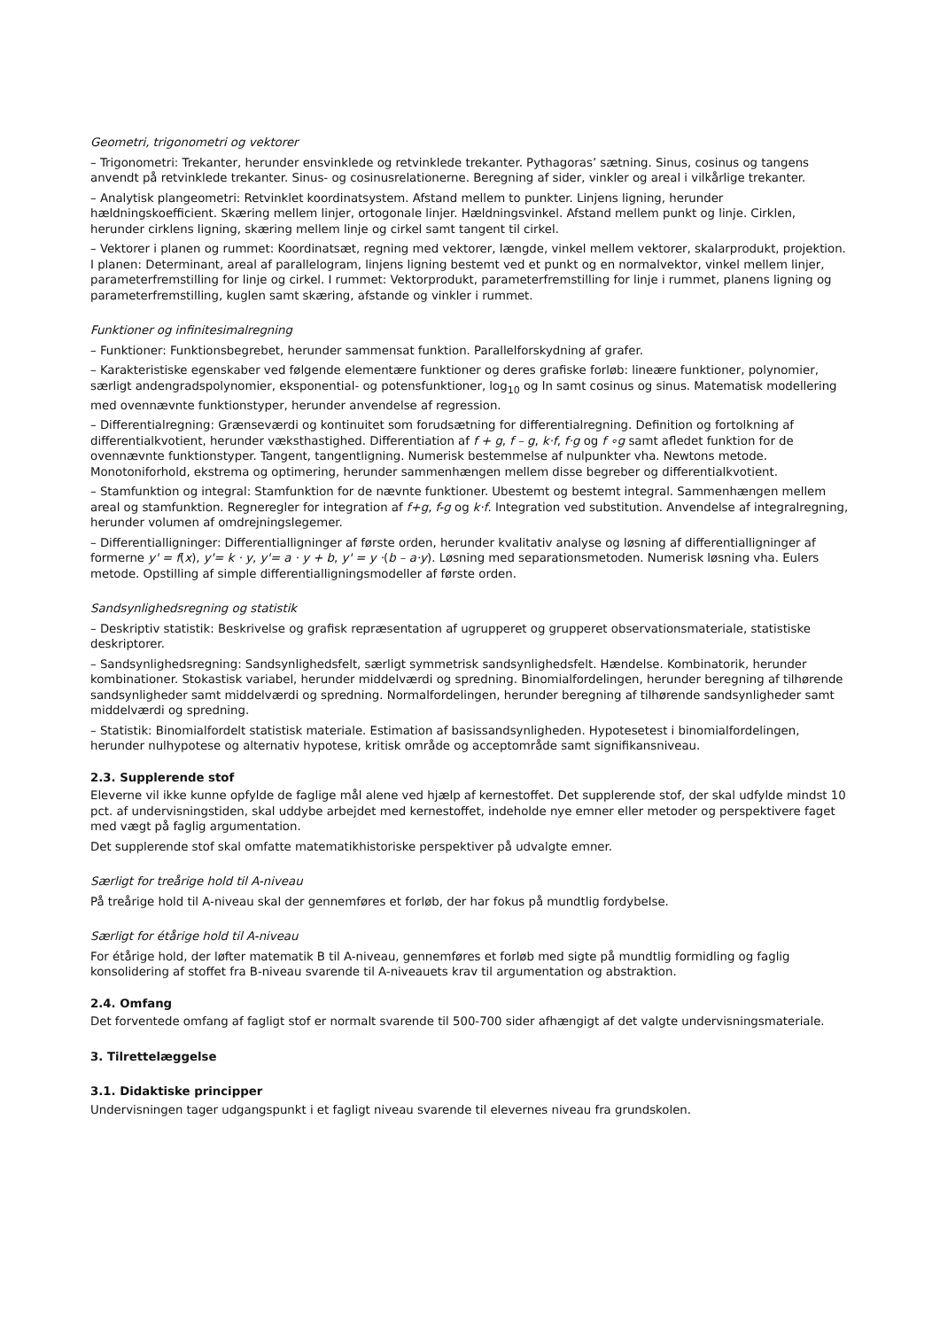Geometri, trigonometri og vektorer
– Trigonometri: Trekanter, herunder ensvinklede og retvinklede trekanter. Pythagoras’ sætning. Sinus, cosinus og tangens anvendt på retvinklede trekanter. Sinus- og cosinusrelationerne. Beregning af sider, vinkler og areal i vilkårlige trekanter.
– Analytisk plangeometri: Retvinklet koordinatsystem. Afstand mellem to punkter. Linjens ligning, herunder hældningskoefficient. Skæring mellem linjer, ortogonale linjer. Hældningsvinkel. Afstand mellem punkt og linje. Cirklen, herunder cirklens ligning, skæring mellem linje og cirkel samt tangent til cirkel.
– Vektorer i planen og rummet: Koordinatsæt, regning med vektorer, længde, vinkel mellem vektorer, skalarprodukt, projektion. I planen: Determinant, areal af parallelogram, linjens ligning bestemt ved et punkt og en normalvektor, vinkel mellem linjer, parameterfremstilling for linje og cirkel. I rummet: Vektorprodukt, parameterfremstilling for linje i rummet, planens ligning og parameterfremstilling, kuglen samt skæring, afstande og vinkler i rummet.
Funktioner og infinitesimalregning
– Funktioner: Funktionsbegrebet, herunder sammensat funktion. Parallelforskydning af grafer.
– Karakteristiske egenskaber ved følgende elementære funktioner og deres grafiske forløb: lineære funktioner, polynomier, særligt andengradspolynomier, eksponential- og potensfunktioner, log<sub>10</sub> og ln samt cosinus og sinus. Matematisk modellering med ovennævnte funktionstyper, herunder anvendelse af regression.
– Differentialregning: Grænseværdi og kontinuitet som forudsætning for differentialregning. Definition og fortolkning af differentialkvotient, herunder væksthastighed. Differentiation af f + g, f – g, k·f, f·g og f ∘g samt afledet funktion for de ovennævnte funktionstyper. Tangent, tangentligning. Numerisk bestemmelse af nulpunkter vha. Newtons metode. Monotoniforhold, ekstrema og optimering, herunder sammenhængen mellem disse begreber og differentialkvotient.
– Stamfunktion og integral: Stamfunktion for de nævnte funktioner. Ubestemt og bestemt integral. Sammenhængen mellem areal og stamfunktion. Regneregler for integration af f+g, f-g og k·f. Integration ved substitution. Anvendelse af integralregning, herunder volumen af omdrejningslegemer.
– Differentialligninger: Differentialligninger af første orden, herunder kvalitativ analyse og løsning af differentialligninger af formerne y' = f(x), y'= k · y, y'= a · y + b, y' = y ·(b – a·y). Løsning med separationsmetoden. Numerisk løsning vha. Eulers metode. Opstilling af simple differentialligningsmodeller af første orden.
Sandsynlighedsregning og statistik
– Deskriptiv statistik: Beskrivelse og grafisk repræsentation af ugrupperet og grupperet observationsmateriale, statistiske deskriptorer.
– Sandsynlighedsregning: Sandsynlighedsfelt, særligt symmetrisk sandsynlighedsfelt. Hændelse. Kombinatorik, herunder kombinationer. Stokastisk variabel, herunder middelværdi og spredning. Binomialfordelingen, herunder beregning af tilhørende sandsynligheder samt middelværdi og spredning. Normalfordelingen, herunder beregning af tilhørende sandsynligheder samt middelværdi og spredning.
– Statistik: Binomialfordelt statistisk materiale. Estimation af basissandsynligheden. Hypotesetest i binomialfordelingen, herunder nulhypotese og alternativ hypotese, kritisk område og acceptområde samt signifikansniveau.
2.3. Supplerende stof
Eleverne vil ikke kunne opfylde de faglige mål alene ved hjælp af kernestoffet. Det supplerende stof, der skal udfylde mindst 10 pct. af undervisningstiden, skal uddybe arbejdet med kernestoffet, indeholde nye emner eller metoder og perspektivere faget med vægt på faglig argumentation.
Det supplerende stof skal omfatte matematikhistoriske perspektiver på udvalgte emner.
Særligt for treårige hold til A-niveau
På treårige hold til A-niveau skal der gennemføres et forløb, der har fokus på mundtlig fordybelse.
Særligt for étårige hold til A-niveau
For étårige hold, der løfter matematik B til A-niveau, gennemføres et forløb med sigte på mundtlig formidling og faglig konsolidering af stoffet fra B-niveau svarende til A-niveauets krav til argumentation og abstraktion.
2.4. Omfang
Det forventede omfang af fagligt stof er normalt svarende til 500-700 sider afhængigt af det valgte undervisningsmateriale.
3. Tilrettelæggelse
3.1. Didaktiske principper
Undervisningen tager udgangspunkt i et fagligt niveau svarende til elevernes niveau fra grundskolen.